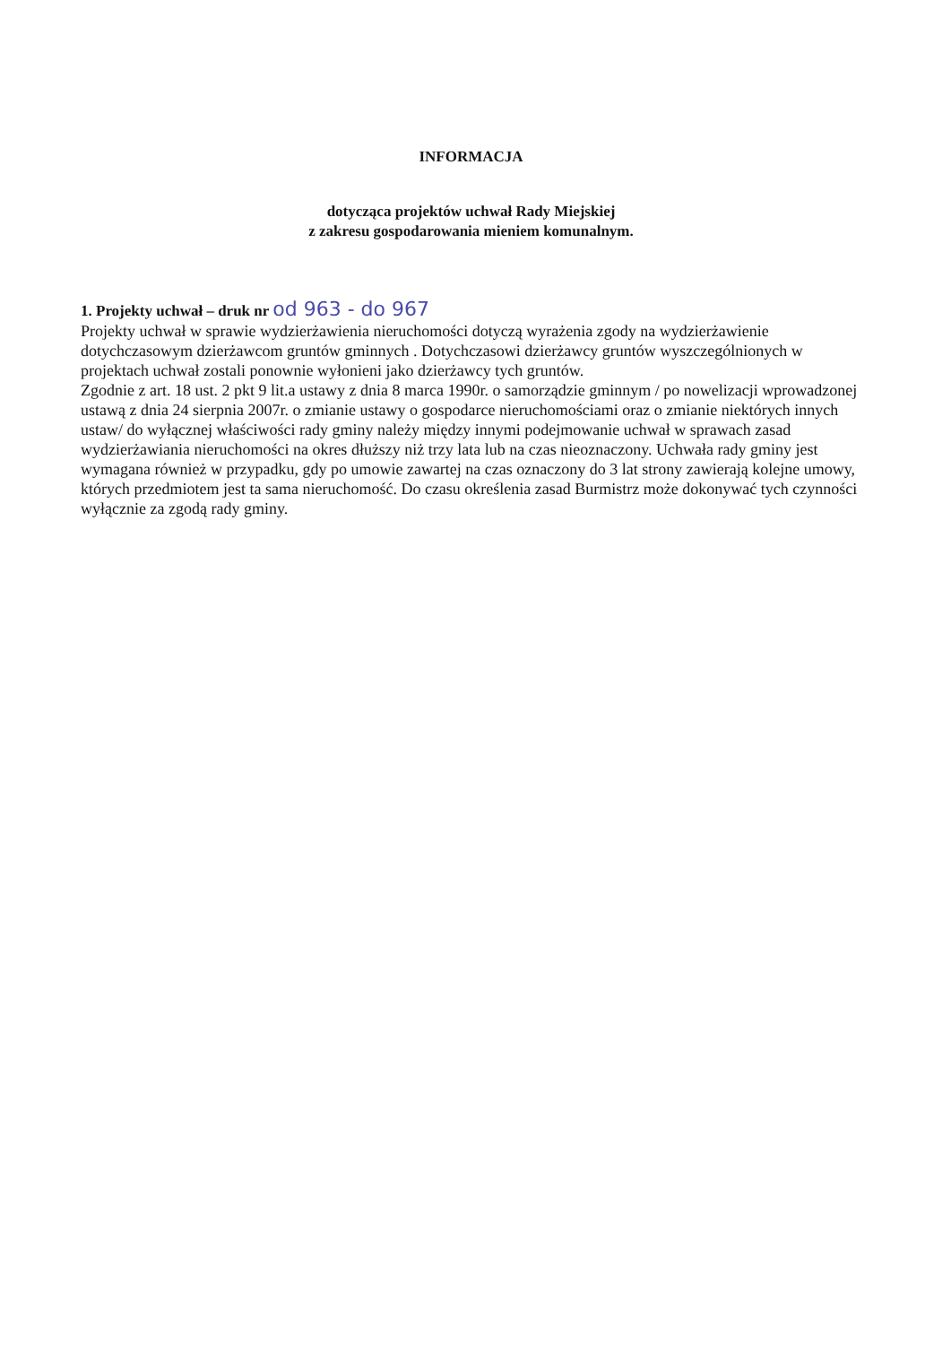INFORMACJA
dotycząca projektów uchwał Rady Miejskiej
z zakresu gospodarowania mieniem komunalnym.
1. Projekty uchwał – druk nr od 963 - do 967
Projekty uchwał w sprawie wydzierżawienia nieruchomości dotyczą wyrażenia zgody na wydzierżawienie dotychczasowym dzierżawcom gruntów gminnych . Dotychczasowi dzierżawcy gruntów wyszczególnionych w projektach uchwał zostali ponownie wyłonieni jako dzierżawcy tych gruntów.
Zgodnie z art. 18 ust. 2 pkt 9 lit.a ustawy z dnia 8 marca 1990r. o samorządzie gminnym / po nowelizacji wprowadzonej ustawą z dnia 24 sierpnia 2007r. o zmianie ustawy o gospodarce nieruchomościami oraz o zmianie niektórych innych ustaw/ do wyłącznej właściwości rady gminy należy między innymi podejmowanie uchwał w sprawach zasad wydzierżawiania nieruchomości na okres dłuższy niż trzy lata lub na czas nieoznaczony. Uchwała rady gminy jest wymagana również w przypadku, gdy po umowie zawartej na czas oznaczony do 3 lat strony zawierają kolejne umowy, których przedmiotem jest ta sama nieruchomość. Do czasu określenia zasad Burmistrz może dokonywać tych czynności wyłącznie za zgodą rady gminy.